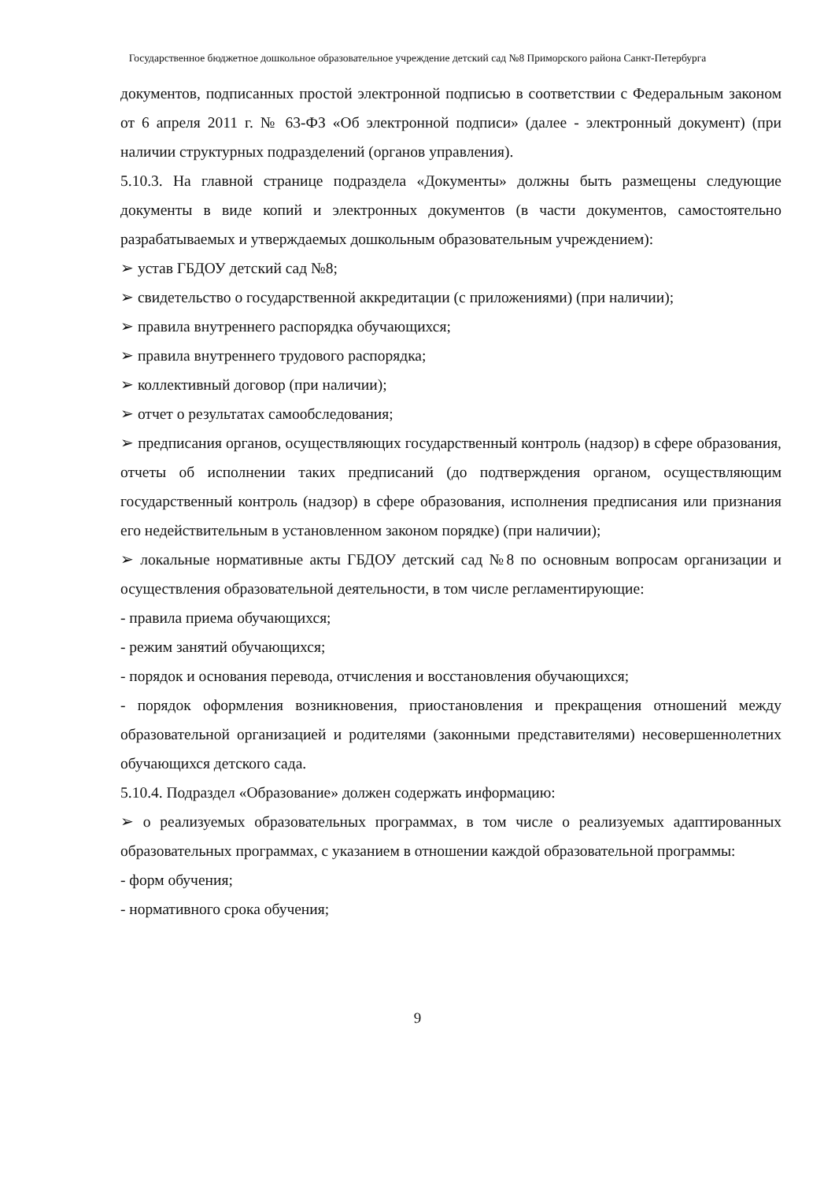Государственное бюджетное дошкольное образовательное учреждение детский сад №8 Приморского района Санкт-Петербурга
документов, подписанных простой электронной подписью в соответствии с Федеральным законом от 6 апреля 2011 г. № 63-ФЗ «Об электронной подписи» (далее - электронный документ) (при наличии структурных подразделений (органов управления).
5.10.3. На главной странице подраздела «Документы» должны быть размещены следующие документы в виде копий и электронных документов (в части документов, самостоятельно разрабатываемых и утверждаемых дошкольным образовательным учреждением):
➢ устав ГБДОУ детский сад №8;
➢ свидетельство о государственной аккредитации (с приложениями) (при наличии);
➢ правила внутреннего распорядка обучающихся;
➢ правила внутреннего трудового распорядка;
➢ коллективный договор (при наличии);
➢ отчет о результатах самообследования;
➢ предписания органов, осуществляющих государственный контроль (надзор) в сфере образования, отчеты об исполнении таких предписаний (до подтверждения органом, осуществляющим государственный контроль (надзор) в сфере образования, исполнения предписания или признания его недействительным в установленном законом порядке) (при наличии);
➢ локальные нормативные акты ГБДОУ детский сад №8 по основным вопросам организации и осуществления образовательной деятельности, в том числе регламентирующие:
- правила приема обучающихся;
- режим занятий обучающихся;
- порядок и основания перевода, отчисления и восстановления обучающихся;
- порядок оформления возникновения, приостановления и прекращения отношений между образовательной организацией и родителями (законными представителями) несовершеннолетних обучающихся детского сада.
5.10.4. Подраздел «Образование» должен содержать информацию:
➢ о реализуемых образовательных программах, в том числе о реализуемых адаптированных образовательных программах, с указанием в отношении каждой образовательной программы:
- форм обучения;
- нормативного срока обучения;
9